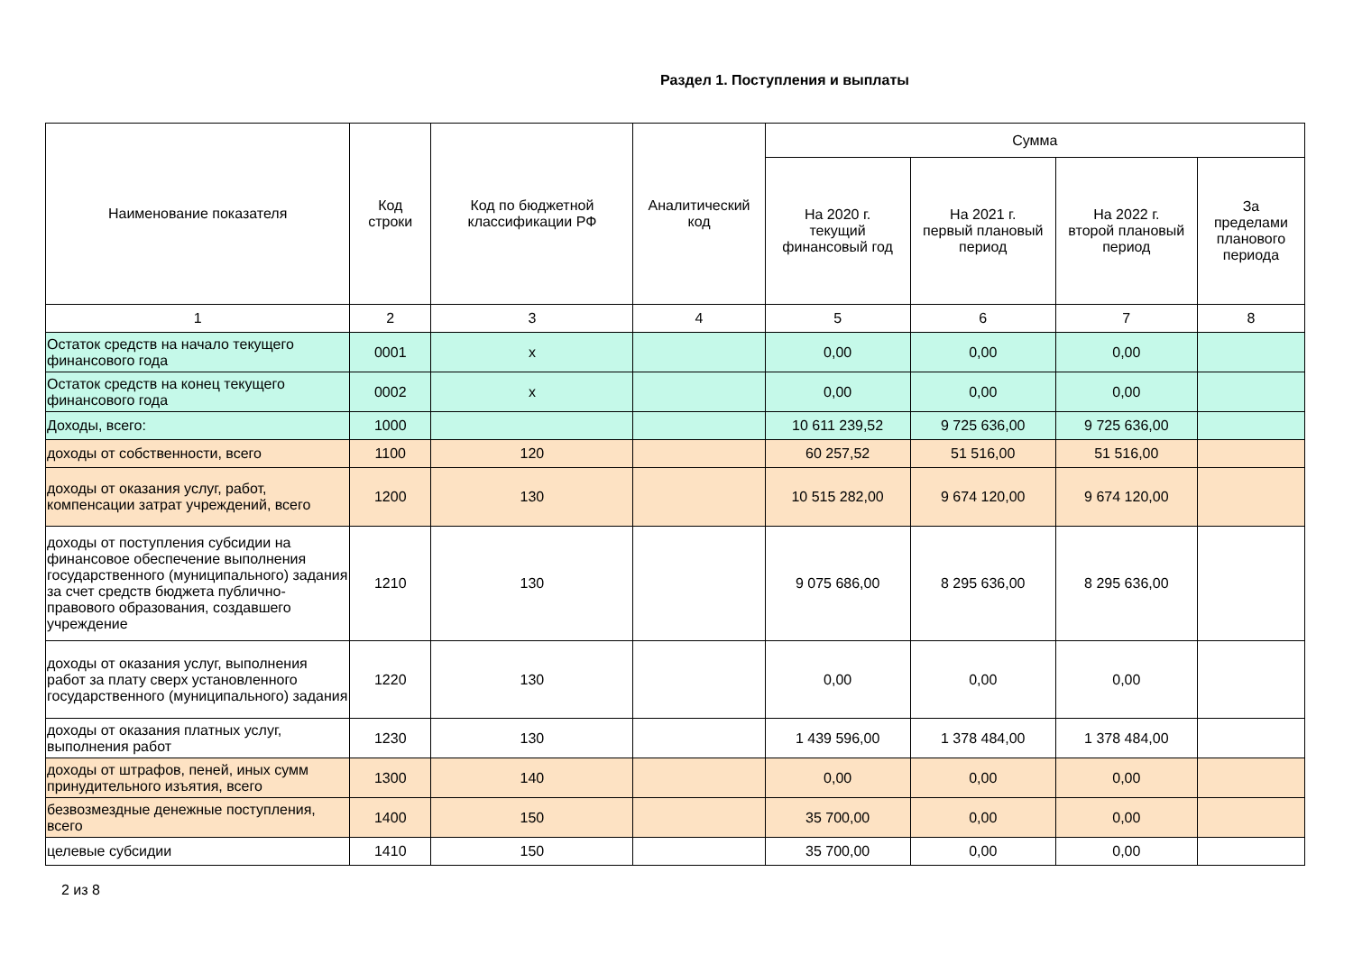Раздел 1. Поступления и выплаты
| Наименование показателя | Код строки | Код по бюджетной классификации РФ | Аналитический код | Сумма | | | |
| --- | --- | --- | --- | --- | --- | --- | --- |
| | | | | На 2020 г. текущий финансовый год | На 2021 г. первый плановый период | На 2022 г. второй плановый период | За пределами планового периода |
| 1 | 2 | 3 | 4 | 5 | 6 | 7 | 8 |
| Остаток средств на начало текущего финансового года | 0001 | x | | 0,00 | 0,00 | 0,00 | |
| Остаток средств на конец текущего финансового года | 0002 | x | | 0,00 | 0,00 | 0,00 | |
| Доходы, всего: | 1000 | | | 10 611 239,52 | 9 725 636,00 | 9 725 636,00 | |
| доходы от собственности, всего | 1100 | 120 | | 60 257,52 | 51 516,00 | 51 516,00 | |
| доходы от оказания услуг, работ, компенсации затрат учреждений, всего | 1200 | 130 | | 10 515 282,00 | 9 674 120,00 | 9 674 120,00 | |
| доходы от поступления субсидии на финансовое обеспечение выполнения государственного (муниципального) задания за счет средств бюджета публично-правового образования, создавшего учреждение | 1210 | 130 | | 9 075 686,00 | 8 295 636,00 | 8 295 636,00 | |
| доходы от оказания услуг, выполнения работ за плату сверх установленного государственного (муниципального) задания | 1220 | 130 | | 0,00 | 0,00 | 0,00 | |
| доходы от оказания платных услуг, выполнения работ | 1230 | 130 | | 1 439 596,00 | 1 378 484,00 | 1 378 484,00 | |
| доходы от штрафов, пеней, иных сумм принудительного изъятия, всего | 1300 | 140 | | 0,00 | 0,00 | 0,00 | |
| безвозмездные денежные поступления, всего | 1400 | 150 | | 35 700,00 | 0,00 | 0,00 | |
| целевые субсидии | 1410 | 150 | | 35 700,00 | 0,00 | 0,00 | |
2 из 8